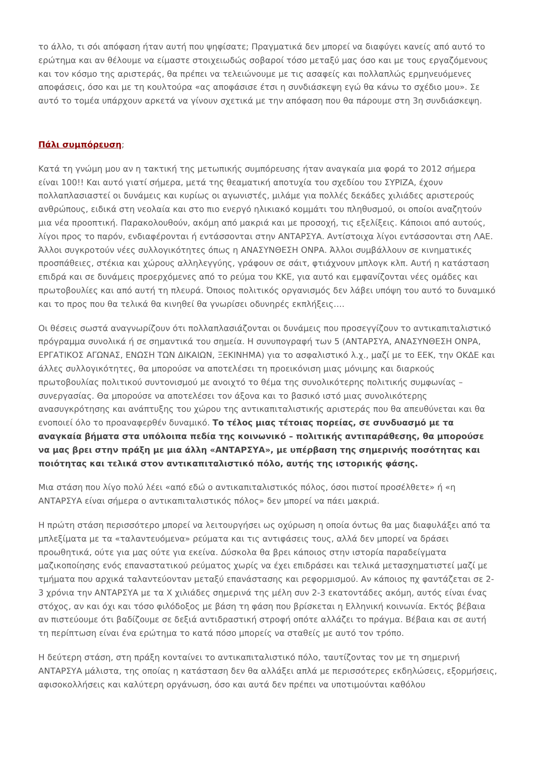το άλλο, τι σόι απόφαση ήταν αυτή που ψηφίσατε; Πραγματικά δεν μπορεί να διαφύγει κανείς από αυτό το ερώτημα και αν θέλουμε να είμαστε στοιχειωδώς σοβαροί τόσο μεταξύ μας όσο και με τους εργαζόμενους και τον κόσμο της αριστεράς, θα πρέπει να τελειώνουμε με τις ασαφείς και πολλαπλώς ερμηνευόμενες αποφάσεις, όσο και με τη κουλτούρα «ας αποφάσισε έτσι η συνδιάσκεψη εγώ θα κάνω το σχέδιο μου». Σε αυτό το τομέα υπάρχουν αρκετά να γίνουν σχετικά με την απόφαση που θα πάρουμε στη 3η συνδιάσκεψη.
Πάλι συμπόρευση;
Κατά τη γνώμη μου αν η τακτική της μετωπικής συμπόρευσης ήταν αναγκαία μια φορά το 2012 σήμερα είναι 100!! Και αυτό γιατί σήμερα, μετά της θεαματική αποτυχία του σχεδίου του ΣΥΡΙΖΑ, έχουν πολλαπλασιαστεί οι δυνάμεις και κυρίως οι αγωνιστές, μιλάμε για πολλές δεκάδες χιλιάδες αριστερούς ανθρώπους, ειδικά στη νεολαία και στο πιο ενεργό ηλικιακό κομμάτι του πληθυσμού, οι οποίοι αναζητούν μια νέα προοπτική. Παρακολουθούν, ακόμη από μακριά και με προσοχή, τις εξελίξεις. Κάποιοι από αυτούς, λίγοι προς το παρόν, ενδιαφέρονται ή εντάσσονται στην ΑΝΤΑΡΣΥΑ. Αντίστοιχα λίγοι εντάσσονται στη ΛΑΕ. Άλλοι συγκροτούν νέες συλλογικότητες όπως η ΑΝΑΣΥΝΘΕΣΗ ΟΝΡΑ. Άλλοι συμβάλλουν σε κινηματικές προσπάθειες, στέκια και χώρους αλληλεγγύης, γράφουν σε σάιτ, φτιάχνουν μπλογκ κλπ. Αυτή η κατάσταση επιδρά και σε δυνάμεις προερχόμενες από το ρεύμα του ΚΚΕ, για αυτό και εμφανίζονται νέες ομάδες και πρωτοβουλίες και από αυτή τη πλευρά. Όποιος πολιτικός οργανισμός δεν λάβει υπόψη του αυτό το δυναμικό και το προς που θα τελικά θα κινηθεί θα γνωρίσει οδυνηρές εκπλήξεις….
Οι θέσεις σωστά αναγνωρίζουν ότι πολλαπλασιάζονται οι δυνάμεις που προσεγγίζουν το αντικαπιταλιστικό πρόγραμμα συνολικά ή σε σημαντικά του σημεία. Η συνυπογραφή των 5 (ΑΝΤΑΡΣΥΑ, ΑΝΑΣΥΝΘΕΣΗ ΟΝΡΑ, ΕΡΓΑΤΙΚΟΣ ΑΓΩΝΑΣ, ΕΝΩΣΗ ΤΩΝ ΔΙΚΑΙΩΝ, ΞΕΚΙΝΗΜΑ) για το ασφαλιστικό λ.χ., μαζί με το ΕΕΚ, την ΟΚΔΕ και άλλες συλλογικότητες, θα μπορούσε να αποτελέσει τη προεικόνιση μιας μόνιμης και διαρκούς πρωτοβουλίας πολιτικού συντονισμού με ανοιχτό το θέμα της συνολικότερης πολιτικής συμφωνίας – συνεργασίας. Θα μπορούσε να αποτελέσει τον άξονα και το βασικό ιστό μιας συνολικότερης ανασυγκρότησης και ανάπτυξης του χώρου της αντικαπιταλιστικής αριστεράς που θα απευθύνεται και θα ενοποιεί όλο το προαναφερθέν δυναμικό. Το τέλος μιας τέτοιας πορείας, σε συνδυασμό με τα αναγκαία βήματα στα υπόλοιπα πεδία της κοινωνικό – πολιτικής αντιπαράθεσης, θα μπορούσε να μας βρει στην πράξη με μια άλλη «ΑΝΤΑΡΣΥΑ», με υπέρβαση της σημερινής ποσότητας και ποιότητας και τελικά στον αντικαπιταλιστικό πόλο, αυτής της ιστορικής φάσης.
Μια στάση που λίγο πολύ λέει «από εδώ ο αντικαπιταλιστικός πόλος, όσοι πιστοί προσέλθετε» ή «η ΑΝΤΑΡΣΥΑ είναι σήμερα ο αντικαπιταλιστικός πόλος» δεν μπορεί να πάει μακριά.
Η πρώτη στάση περισσότερο μπορεί να λειτουργήσει ως οχύρωση η οποία όντως θα μας διαφυλάξει από τα μπλεξίματα με τα «ταλαντευόμενα» ρεύματα και τις αντιφάσεις τους, αλλά δεν μπορεί να δράσει προωθητικά, ούτε για μας ούτε για εκείνα. Δύσκολα θα βρει κάποιος στην ιστορία παραδείγματα μαζικοποίησης ενός επαναστατικού ρεύματος χωρίς να έχει επιδράσει και τελικά μετασχηματιστεί μαζί με τμήματα που αρχικά ταλαντεύονταν μεταξύ επανάστασης και ρεφορμισμού. Αν κάποιος πχ φαντάζεται σε 2-3 χρόνια την ΑΝΤΑΡΣΥΑ με τα Χ χιλιάδες σημερινά της μέλη συν 2-3 εκατοντάδες ακόμη, αυτός είναι ένας στόχος, αν και όχι και τόσο φιλόδοξος με βάση τη φάση που βρίσκεται η Ελληνική κοινωνία. Εκτός βέβαια αν πιστεύουμε ότι βαδίζουμε σε δεξιά αντιδραστική στροφή οπότε αλλάζει το πράγμα. Βέβαια και σε αυτή τη περίπτωση είναι ένα ερώτημα το κατά πόσο μπορείς να σταθείς με αυτό τον τρόπο.
Η δεύτερη στάση, στη πράξη κονταίνει το αντικαπιταλιστικό πόλο, ταυτίζοντας τον με τη σημερινή ΑΝΤΑΡΣΥΑ μάλιστα, της οποίας η κατάσταση δεν θα αλλάξει απλά με περισσότερες εκδηλώσεις, εξορμήσεις, αφισοκολλήσεις και καλύτερη οργάνωση, όσο και αυτά δεν πρέπει να υποτιμούνται καθόλου